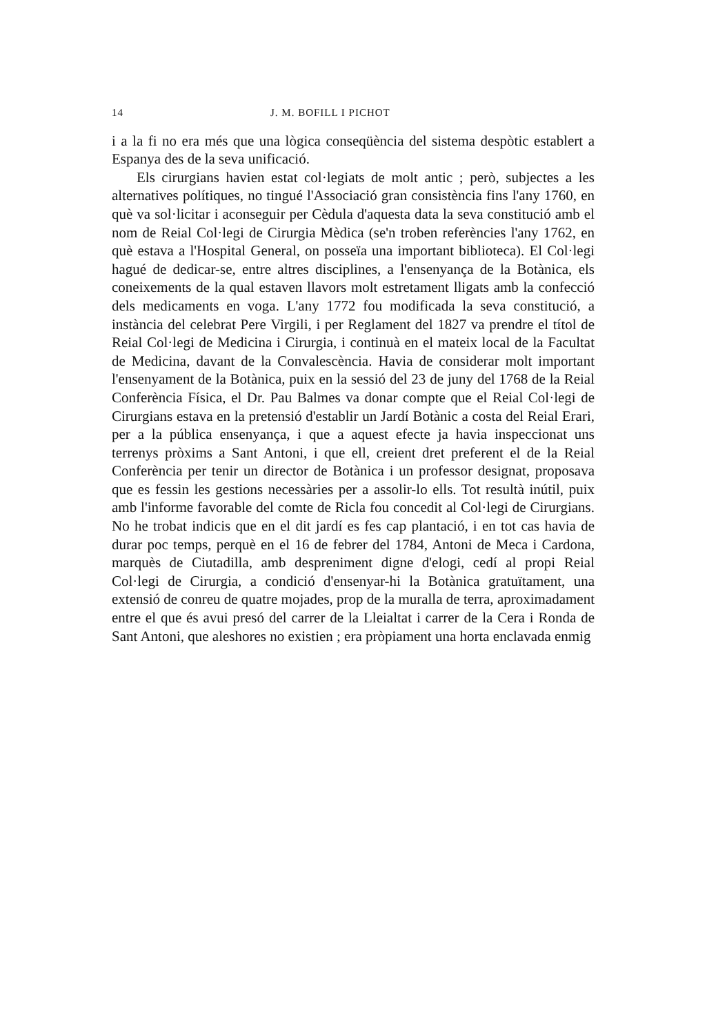14 J. M. BOFILL I PICHOT
i a la fi no era més que una lògica conseqüència del sistema despòtic establert a Espanya des de la seva unificació.
Els cirurgians havien estat col·legiats de molt antic ; però, subjectes a les alternatives polítiques, no tingué l'Associació gran consistència fins l'any 1760, en què va sol·licitar i aconseguir per Cèdula d'aquesta data la seva constitució amb el nom de Reial Col·legi de Cirurgia Mèdica (se'n troben referències l'any 1762, en què estava a l'Hospital General, on posseïa una important biblioteca). El Col·legi hagué de dedicar-se, entre altres disciplines, a l'ensenyança de la Botànica, els coneixements de la qual estaven llavors molt estretament lligats amb la confecció dels medicaments en voga. L'any 1772 fou modificada la seva constitució, a instància del celebrat Pere Virgili, i per Reglament del 1827 va prendre el títol de Reial Col·legi de Medicina i Cirurgia, i continuà en el mateix local de la Facultat de Medicina, davant de la Convalescència. Havia de considerar molt important l'ensenyament de la Botànica, puix en la sessió del 23 de juny del 1768 de la Reial Conferència Física, el Dr. Pau Balmes va donar compte que el Reial Col·legi de Cirurgians estava en la pretensió d'establir un Jardí Botànic a costa del Reial Erari, per a la pública ensenyança, i que a aquest efecte ja havia inspeccionat uns terrenys pròxims a Sant Antoni, i que ell, creient dret preferent el de la Reial Conferència per tenir un director de Botànica i un professor designat, proposava que es fessin les gestions necessàries per a assolir-lo ells. Tot resultà inútil, puix amb l'informe favorable del comte de Ricla fou concedit al Col·legi de Cirurgians. No he trobat indicis que en el dit jardí es fes cap plantació, i en tot cas havia de durar poc temps, perquè en el 16 de febrer del 1784, Antoni de Meca i Cardona, marquès de Ciutadilla, amb despreniment digne d'elogi, cedí al propi Reial Col·legi de Cirurgia, a condició d'ensenyar-hi la Botànica gratuïtament, una extensió de conreu de quatre mojades, prop de la muralla de terra, aproximadament entre el que és avui presó del carrer de la Lleialtat i carrer de la Cera i Ronda de Sant Antoni, que aleshores no existien ; era pròpiament una horta enclavada enmig